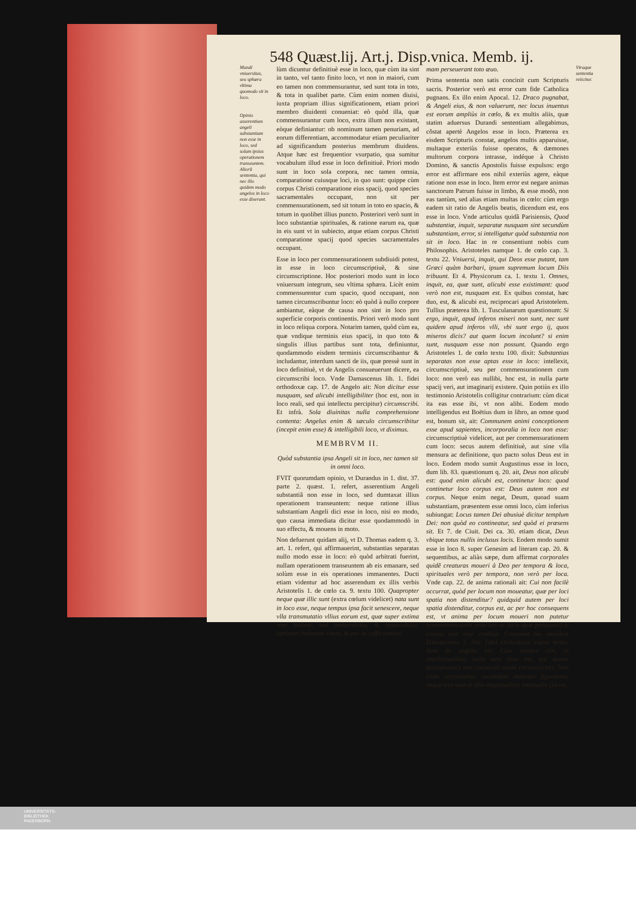548 Quæst.lij. Art.j. Disp.vnica. Memb. ij.
Mundi vniuersitas, seu sphæra vltima quomodo sit in loco.
Opinio asserentium angeli substantiam non esse in loco, sed solam ipsius operationem transeuntem. Aliorũ sententia, qui nec illo quidem modo angelos in loco esse dixerunt.
lùm dicuntur definitiuè esse in loco, quæ cùm ita sint in tanto, vel tanto finito loco, vt non in maiori, cum eo tamen non commensurantur, sed sunt tota in toto, & tota in qualibet parte. Cùm enim nomen diuisi, iuxta propriam illius significationem, etiam priori membro diuidenti conueniat: eò quòd illa, quæ commensurantur cum loco, extra illum non existant, eòque definiantur: ob nominum tamen penuriam, ad eorum differentiam, accommodatur etiam peculiariter ad significandum posterius membrum diuidens. Atque hæc est frequentior vsurpatio, qua sumitur vocabulum illud esse in loco definitiuè. Priori modo sunt in loco sola corpora, nec tamen omnia, comparatione cuiusque loci, in quo sunt: quippe cùm corpus Christi comparatione eius spacij, quod species sacramentales occupant, non sit per commensurationem, sed sit totum in toto eo spacio, & totum in quolibet illius puncto. Posteriori verò sunt in loco substantiæ spirituales, & ratione earum ea, quæ in eis sunt vt in subiecto, atque etiam corpus Christi comparatione spacij quod species sacramentales occupant.
Esse in loco per commensurationem subdiuidi potest, in esse in loco circumscriptiuè, & sine circumscriptione. Hoc posteriori modo sunt in loco vniuersum integrum, seu vltima sphæra. Licèt enim commensurentur cum spacio, quod occupant, non tamen circumscribuntur loco: eò quòd à nullo corpore ambiantur, eàque de causa non sint in loco pro superficie corporis continentis. Priori verò modo sunt in loco reliqua corpora. Notarim tamen, quòd cùm ea, quæ vndique terminis eius spacij, in quo toto & singulis illius partibus sunt tota, definiuntur, quodammodo eisdem terminis circumscribantur & includantur, interdum sancti de iis, quæ pressè sunt in loco definitiuè, vt de Angelis consueuerunt dicere, ea circumscribi loco. Vnde Damascenus lib. 1. fidei orthodoxæ cap. 17. de Angelo ait: Non dicitur esse nusquam, sed alicubi intelligibiliter (hoc est, non in loco reali, sed qui intellectu percipitur) circumscribi. Et infrà. Sola diuinitas nulla comprehensione contenta: Angelus enim & sæculo circumscribitur (incepit enim esse) & intelligibili loco, vt diximus.
MEMBRVM II.
Quòd substantia ipsa Angeli sit in loco, nec tamen sit in omni loco.
FVIT quorumdam opinio, vt Durandus in 1. dist. 37. parte 2. quæst. 1. refert, asserentium Angeli substantiã non esse in loco, sed dumtaxat illius operationem transeuntem: neque ratione illius substantiam Angeli dici esse in loco, nisi eo modo, quo causa immediata dicitur esse quodammodò in suo effectu, & mouens in moto.
Non defuerunt quidam alij, vt D. Thomas eadem q. 3. art. 1. refert, qui affirmauerint, substantias separatas nullo modo esse in loco: eò quòd arbitrati fuerint, nullam operationem transeuntem ab eis emanare, sed solùm esse in eis operationes immanentes. Ducti etiam videntur ad hoc asserendum ex illis verbis Aristotelis 1. de cœlo ca. 9. textu 100. Quapropter neque quæ illic sunt (extra cœlum videlicet) nata sunt in loco esse, neque tempus ipsa facit senescere, neque vlla transmutatio vllius eorum est, quæ super extima sunt latione, sed inalterabilia, & impassibilia, optimam habentia vitam, & per se sufficientissi-
mam perseuerant toto æuo.
Prima sententia non satis concinit cum Scripturis sacris. Posterior verò est error cum fide Catholica pugnans. Ex illo enim Apocal. 12. Draco pugnabat, & Angeli eius, & non valuerunt, nec locus inuentus est eorum ampliùs in cœlo, & ex multis aliis, quæ statim aduersus Durandi sententiam allegabimus, cõstat apertè Angelos esse in loco. Præterea ex eisdem Scripturis constat, angelos multis apparuisse, multaque exteriùs fuisse operatos, & dæmones multorum corpora intrasse, indéque à Christo Domino, & sanctis Apostolis fuisse expulsos: ergo error est affirmare eos nihil exteriùs agere, eàque ratione non esse in loco. Item error est negare animas sanctorum Patrum fuisse in limbo, & esse modò, non eas tantùm, sed alias etiam multas in cœlo: cùm ergo eadem sit ratio de Angelis beatis, dicendum est, eos esse in loco. Vnde articulus quidã Parisiensis, Quod substantiæ, inquit, separatæ nusquam sint secundùm substantiam, error, si intelligatur quòd substantia non sit in loco. Hac in re consentiunt nobis cum Philosophis. Aristoteles namque 1. de cœlo cap. 3. textu 22. Vniuersi, inquit, qui Deos esse putant, tam Græci quàm barbari, ipsum supremum locum Diis tribuunt. Et 4. Physicorum ca. 1. textu 1. Omnes, inquit, ea, quæ sunt, alicubi esse existimant: quod verò non est, nusquam est. Ex quibus constat, hæc duo, est, & alicubi est, reciprocari apud Aristotelem. Tullius præterea lib. 1. Tusculanarum quæstionum: Si ergo, inquit, apud inferos miseri non sunt, nec sunt quidem apud inferos vlli, vbi sunt ergo ij, quos miseros dicis? aut quem locum incolunt? si enim sunt, nusquam esse non possunt. Quando ergo Aristoteles 1. de cœlo textu 100. dixit: Substantias separatas non esse aptas esse in loco: intellexit, circumscriptiuè, seu per commensurationem cum loco: non verò eas nullibi, hoc est, in nulla parte spacij veri, aut imaginarij existere. Quin potiùs ex illo testimonio Aristotelis colligitur contrarium: cùm dicat ita eas esse ibi, vt non alibi. Eodem modo intelligendus est Boëtius dum in libro, an omne quod est, bonum sit, ait: Communem animi conceptionem esse apud sapientes, incorporalia in loco non esse: circumscriptiuè videlicet, aut per commensurationem cum loco: secus autem definitiuè, aut sine vlla mensura ac definitione, quo pacto solus Deus est in loco. Eodem modo sumit Augustinus esse in loco, dum lib. 83. quæstionum q. 20. ait, Deus non alicubi est: quod enim alicubi est, continetur loco: quod continetur loco corpus est: Deus autem non est corpus. Neque enim negat, Deum, quoad suam substantiam, præsentem esse omni loco, cùm inferius subiungat: Locus tamen Dei abusiuè dicitur templum Dei: non quòd eo contineatur, sed quòd ei præsens sit. Et 7. de Ciuit. Dei ca. 30. etiam dicat, Deus vbique totus nullis inclusus locis. Eodem modo sumit esse in loco 8. super Genesim ad literam cap. 20. & sequentibus, ac aliàs sæpe, dum affirmat corporales quidẽ creaturas moueri à Deo per tempora & loca, spirituales verò per tempora, non verò per loca. Vnde cap. 22. de anima rationali ait: Cui non facilè occurrat, quòd per locum non moueatur, quæ per loci spatia non distenditur? quidquid autem per loci spatia distenditur, corpus est, ac per hoc consequens est, vt anima per locum moueri non putetur (commensurando videlicet se locis quæ pertransit) si corpus non esse creditur. Consonat his omnibus Damascenus 2. libr. fidei Orthodoxæ capite tertio, dum de angelis ait: Cùm mentes sint, in intellectualibus locis sunt (hoc est, qui mente percipiuntur) non corporali modo circumscripti: Non enim corporaliter secundùm naturam figurantur, neque tria sunt in illis magnitudinis interualla (id est,
Vtraque sententia reiicitur.
UNIVERSITÄTS-
BIBLIOTHEK
PADERBORN